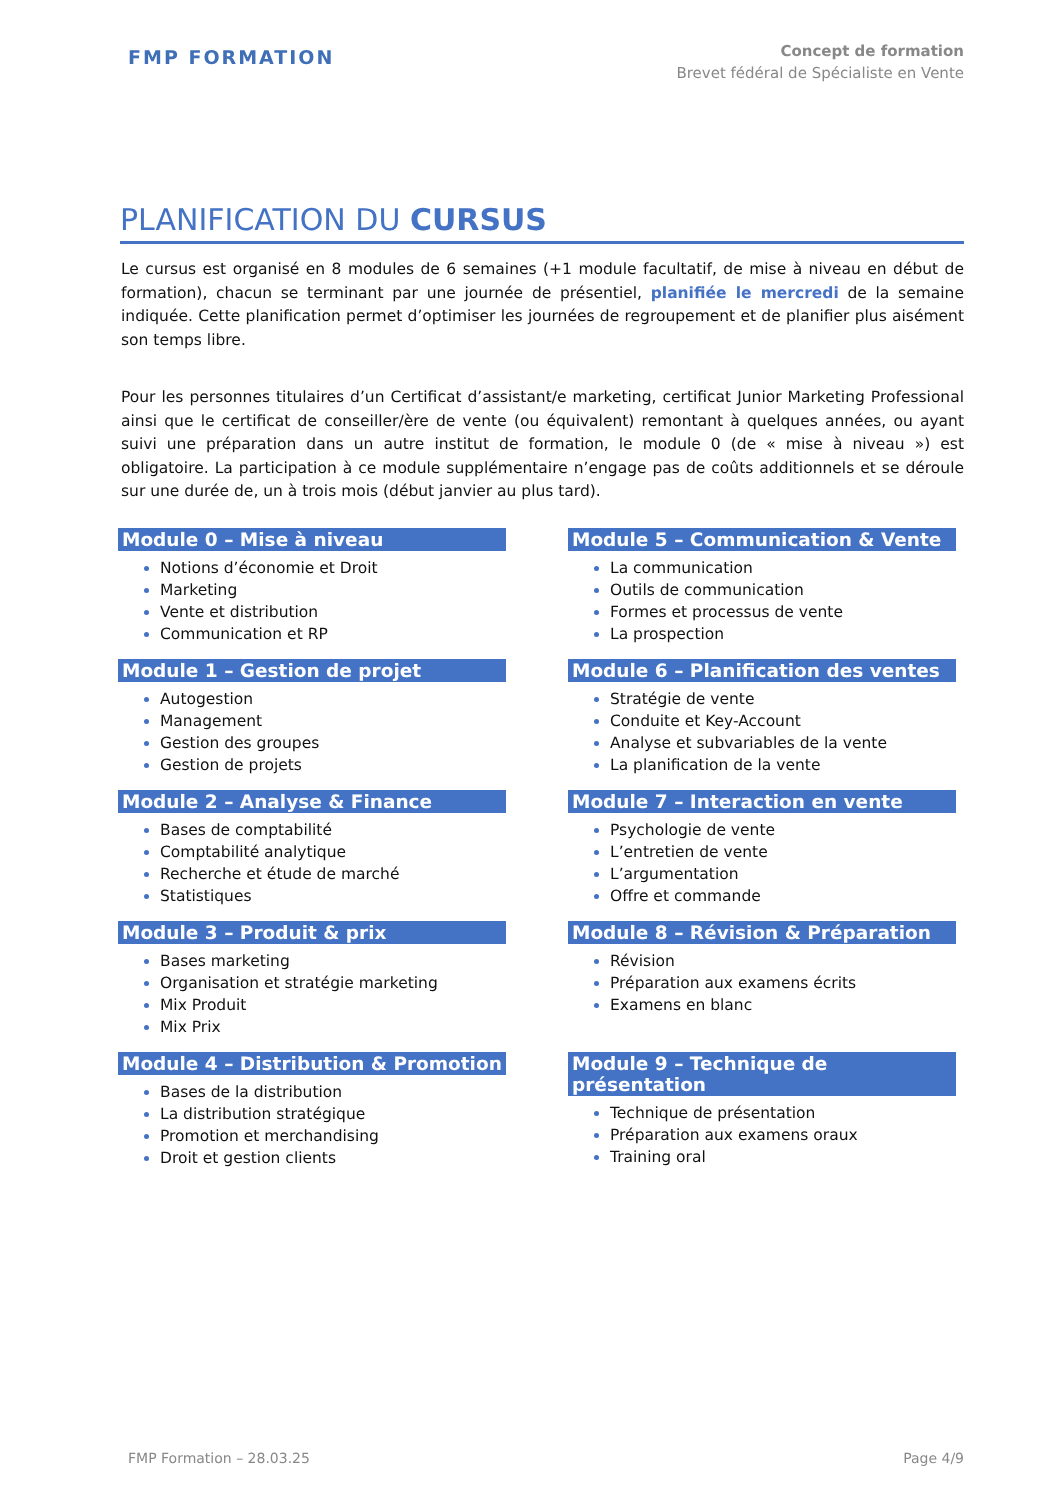FMP FORMATION
Concept de formation
Brevet fédéral de Spécialiste en Vente
PLANIFICATION DU CURSUS
Le cursus est organisé en 8 modules de 6 semaines (+1 module facultatif, de mise à niveau en début de formation), chacun se terminant par une journée de présentiel, planifiée le mercredi de la semaine indiquée. Cette planification permet d’optimiser les journées de regroupement et de planifier plus aisément son temps libre.
Pour les personnes titulaires d’un Certificat d’assistant/e marketing, certificat Junior Marketing Professional ainsi que le certificat de conseiller/ère de vente (ou équivalent) remontant à quelques années, ou ayant suivi une préparation dans un autre institut de formation, le module 0 (de « mise à niveau ») est obligatoire. La participation à ce module supplémentaire n’engage pas de coûts additionnels et se déroule sur une durée de, un à trois mois (début janvier au plus tard).
Module 0 – Mise à niveau
Notions d’économie et Droit
Marketing
Vente et distribution
Communication et RP
Module 1 – Gestion de projet
Autogestion
Management
Gestion des groupes
Gestion de projets
Module 2 – Analyse & Finance
Bases de comptabilité
Comptabilité analytique
Recherche et étude de marché
Statistiques
Module 3 – Produit & prix
Bases marketing
Organisation et stratégie marketing
Mix Produit
Mix Prix
Module 4 – Distribution & Promotion
Bases de la distribution
La distribution stratégique
Promotion et merchandising
Droit et gestion clients
Module 5 – Communication & Vente
La communication
Outils de communication
Formes et processus de vente
La prospection
Module 6 – Planification des ventes
Stratégie de vente
Conduite et Key-Account
Analyse et subvariables de la vente
La planification de la vente
Module 7 – Interaction en vente
Psychologie de vente
L’entretien de vente
L’argumentation
Offre et commande
Module 8 – Révision & Préparation
Révision
Préparation aux examens écrits
Examens en blanc
Module 9 – Technique de présentation
Technique de présentation
Préparation aux examens oraux
Training oral
FMP Formation – 28.03.25 Page 4/9